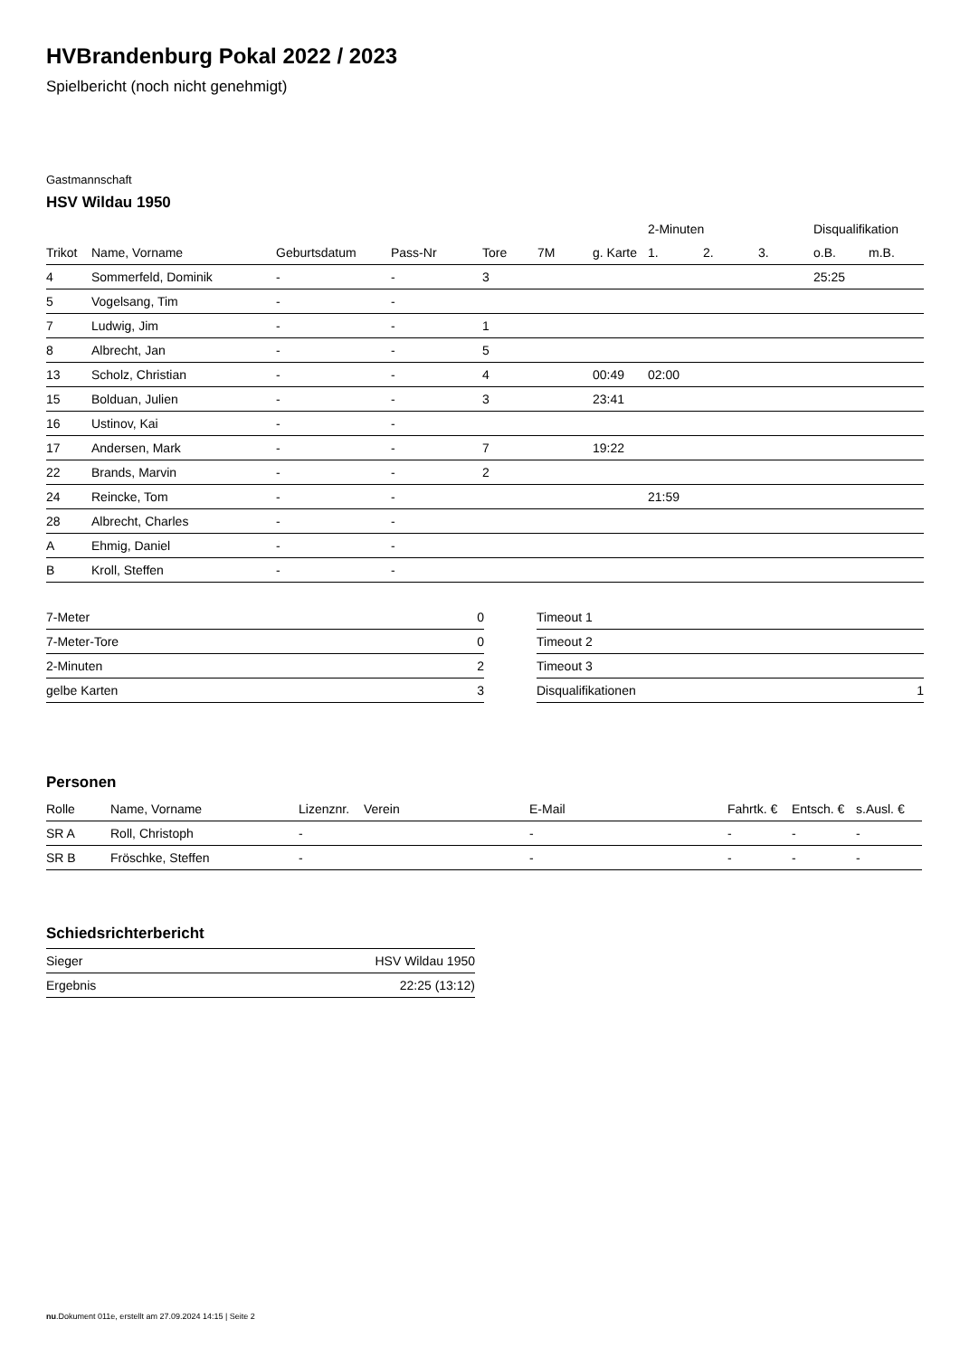HVBrandenburg Pokal 2022 / 2023
Spielbericht (noch nicht genehmigt)
Gastmannschaft
HSV Wildau 1950
| | | | | | | | 2-Minuten | | | Disqualifikation | |
| --- | --- | --- | --- | --- | --- | --- | --- | --- | --- | --- | --- |
| Trikot | Name, Vorname | Geburtsdatum | Pass-Nr | Tore | 7M | g. Karte | 1. | 2. | 3. | o.B. | m.B. |
| 4 | Sommerfeld, Dominik | - | - | 3 | | | | | | 25:25 | |
| 5 | Vogelsang, Tim | - | - | | | | | | | | |
| 7 | Ludwig, Jim | - | - | 1 | | | | | | | |
| 8 | Albrecht, Jan | - | - | 5 | | | | | | | |
| 13 | Scholz, Christian | - | - | 4 | | 00:49 | 02:00 | | | | |
| 15 | Bolduan, Julien | - | - | 3 | | 23:41 | | | | | |
| 16 | Ustinov, Kai | - | - | | | | | | | | |
| 17 | Andersen, Mark | - | - | 7 | | 19:22 | | | | | |
| 22 | Brands, Marvin | - | - | 2 | | | | | | | |
| 24 | Reincke, Tom | - | - | | | | 21:59 | | | | |
| 28 | Albrecht, Charles | - | - | | | | | | | | |
| A | Ehmig, Daniel | - | - | | | | | | | | |
| B | Kroll, Steffen | - | - | | | | | | | | |
| 7-Meter | 0 |
| 7-Meter-Tore | 0 |
| 2-Minuten | 2 |
| gelbe Karten | 3 |
| Timeout 1 | |
| Timeout 2 | |
| Timeout 3 | |
| Disqualifikationen | 1 |
Personen
| Rolle | Name, Vorname | Lizenznr. | Verein | E-Mail | Fahrtk. € | Entsch. € | s.Ausl. € |
| --- | --- | --- | --- | --- | --- | --- | --- |
| SR A | Roll, Christoph | - | | - | - | - | - |
| SR B | Fröschke, Steffen | - | | - | - | - | - |
Schiedsrichterbericht
| Sieger | HSV Wildau 1950 |
| Ergebnis | 22:25 (13:12) |
nu.Dokument 011e, erstellt am 27.09.2024 14:15 | Seite 2